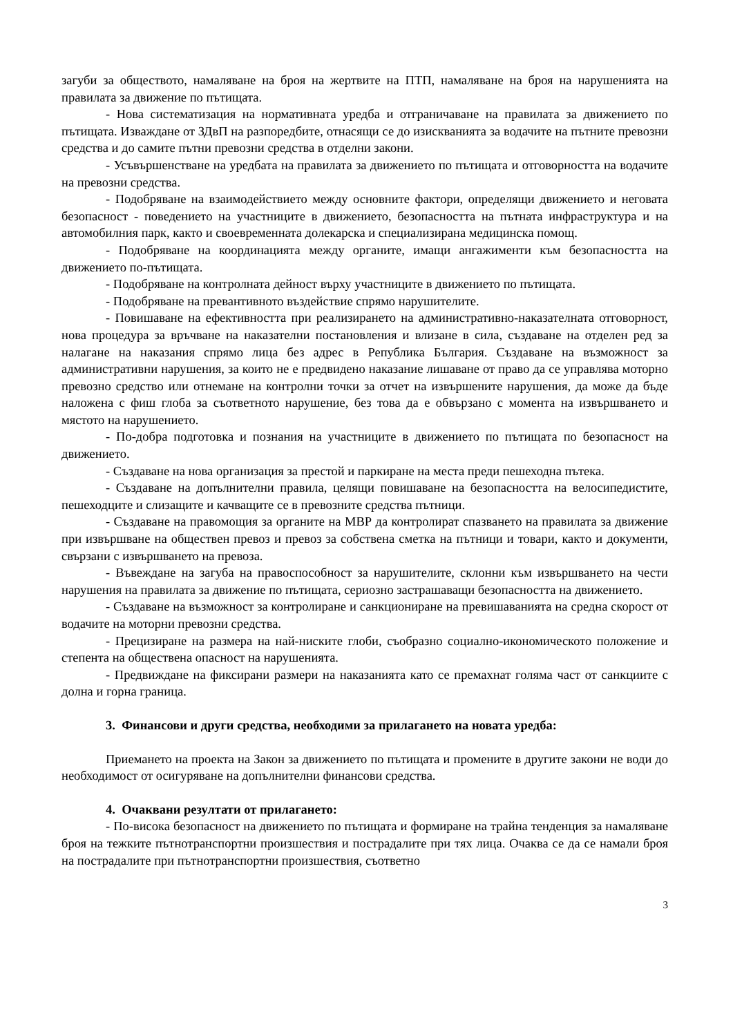загуби за обществото, намаляване на броя на жертвите на ПТП, намаляване на броя на нарушенията на правилата за движение по пътищата.
- Нова систематизация на нормативната уредба и отграничаване на правилата за движението по пътищата. Изваждане от ЗДвП на разпоредбите, отнасящи се до изискванията за водачите на пътните превозни средства и до самите пътни превозни средства в отделни закони.
- Усъвършенстване на уредбата на правилата за движението по пътищата и отговорността на водачите на превозни средства.
- Подобряване на взаимодействието между основните фактори, определящи движението и неговата безопасност - поведението на участниците в движението, безопасността на пътната инфраструктура и на автомобилния парк, както и своевременната долекарска и специализирана медицинска помощ.
- Подобряване на координацията между органите, имащи ангажименти към безопасността на движението по-пътищата.
- Подобряване на контролната дейност върху участниците в движението по пътищата.
- Подобряване на превантивното въздействие спрямо нарушителите.
- Повишаване на ефективността при реализирането на административно-наказателната отговорност, нова процедура за връчване на наказателни постановления и влизане в сила, създаване на отделен ред за налагане на наказания спрямо лица без адрес в Република България. Създаване на възможност за административни нарушения, за които не е предвидено наказание лишаване от право да се управлява моторно превозно средство или отнемане на контролни точки за отчет на извършените нарушения, да може да бъде наложена с фиш глоба за съответното нарушение, без това да е обвързано с момента на извършването и мястото на нарушението.
- По-добра подготовка и познания на участниците в движението по пътищата по безопасност на движението.
- Създаване на нова организация за престой и паркиране на места преди пешеходна пътека.
- Създаване на допълнителни правила, целящи повишаване на безопасността на велосипедистите, пешеходците и слизащите и качващите се в превозните средства пътници.
- Създаване на правомощия за органите на МВР да контролират спазването на правилата за движение при извършване на обществен превоз и превоз за собствена сметка на пътници и товари, както и документи, свързани с извършването на превоза.
- Въвеждане на загуба на правоспособност за нарушителите, склонни към извършването на чести нарушения на правилата за движение по пътищата, сериозно застрашаващи безопасността на движението.
- Създаване на възможност за контролиране и санкциониране на превишаванията на средна скорост от водачите на моторни превозни средства.
- Прецизиране на размера на най-ниските глоби, съобразно социално-икономическото положение и степента на обществена опасност на нарушенията.
- Предвиждане на фиксирани размери на наказанията като се премахнат голяма част от санкциите с долна и горна граница.
3. Финансови и други средства, необходими за прилагането на новата уредба:
Приемането на проекта на Закон за движението по пътищата и промените в другите закони не води до необходимост от осигуряване на допълнителни финансови средства.
4. Очаквани резултати от прилагането:
- По-висока безопасност на движението по пътищата и формиране на трайна тенденция за намаляване броя на тежките пътнотранспортни произшествия и пострадалите при тях лица. Очаква се да се намали броя на пострадалите при пътнотранспортни произшествия, съответно
3